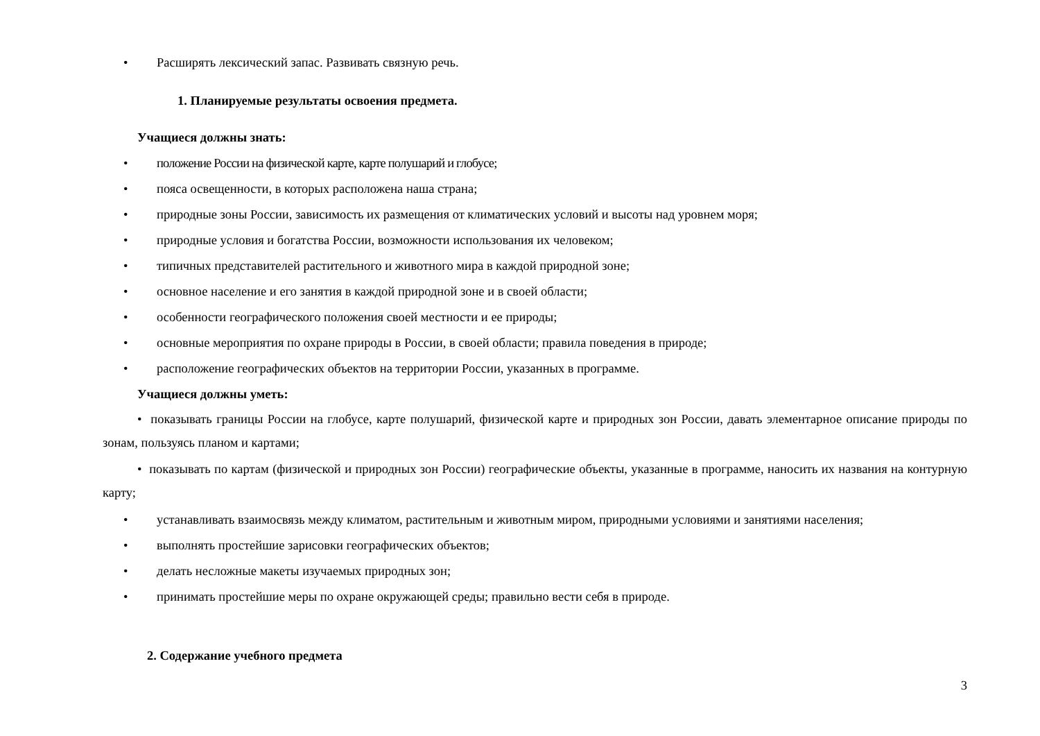• Расширять лексический запас. Развивать связную речь.
1. Планируемые результаты освоения предмета.
Учащиеся должны знать:
• положение России на физической карте, карте полушарий и глобусе;
• пояса освещенности, в которых расположена наша страна;
• природные зоны России, зависимость их размещения от климатических условий и высоты над уровнем моря;
• природные условия и богатства России, возможности использования их человеком;
• типичных представителей растительного и животного мира в каждой природной зоне;
• основное население и его занятия в каждой природной зоне и в своей области;
• особенности географического положения своей местности и ее природы;
• основные мероприятия по охране природы в России, в своей области; правила поведения в природе;
• расположение географических объектов на территории России, указанных в программе.
Учащиеся должны уметь:
• показывать границы России на глобусе, карте полушарий, физической карте и природных зон России, давать элементарное описание природы по зонам, пользуясь планом и картами;
• показывать по картам (физической и природных зон России) географические объекты, указанные в программе, наносить их названия на контурную карту;
• устанавливать взаимосвязь между климатом, растительным и животным миром, природными условиями и занятиями населения;
• выполнять простейшие зарисовки географических объектов;
• делать несложные макеты изучаемых природных зон;
• принимать простейшие меры по охране окружающей среды; правильно вести себя в природе.
2. Содержание учебного предмета
3